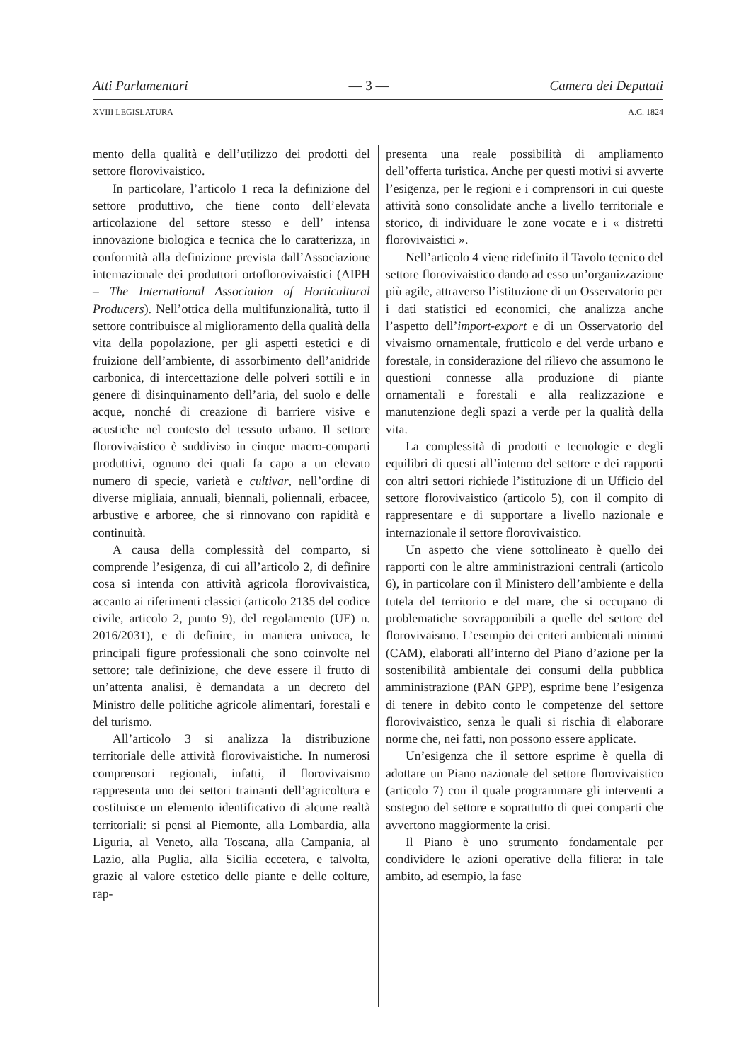Atti Parlamentari — 3 — Camera dei Deputati
XVIII LEGISLATURA A.C. 1824
mento della qualità e dell’utilizzo dei prodotti del settore florovivaistico.
In particolare, l’articolo 1 reca la definizione del settore produttivo, che tiene conto dell’elevata articolazione del settore stesso e dell’ intensa innovazione biologica e tecnica che lo caratterizza, in conformità alla definizione prevista dall’Associazione internazionale dei produttori ortoflorovivaistici (AIPH – The International Association of Horticultural Producers). Nell’ottica della multifunzionalità, tutto il settore contribuisce al miglioramento della qualità della vita della popolazione, per gli aspetti estetici e di fruizione dell’ambiente, di assorbimento dell’anidride carbonica, di intercettazione delle polveri sottili e in genere di disinquinamento dell’aria, del suolo e delle acque, nonché di creazione di barriere visive e acustiche nel contesto del tessuto urbano. Il settore florovivaistico è suddiviso in cinque macro-comparti produttivi, ognuno dei quali fa capo a un elevato numero di specie, varietà e cultivar, nell’ordine di diverse migliaia, annuali, biennali, poliennali, erbacee, arbustive e arboree, che si rinnovano con rapidità e continuità.
A causa della complessità del comparto, si comprende l’esigenza, di cui all’articolo 2, di definire cosa si intenda con attività agricola florovivaistica, accanto ai riferimenti classici (articolo 2135 del codice civile, articolo 2, punto 9), del regolamento (UE) n. 2016/2031), e di definire, in maniera univoca, le principali figure professionali che sono coinvolte nel settore; tale definizione, che deve essere il frutto di un’attenta analisi, è demandata a un decreto del Ministro delle politiche agricole alimentari, forestali e del turismo.
All’articolo 3 si analizza la distribuzione territoriale delle attività florovivaistiche. In numerosi comprensori regionali, infatti, il florovivaismo rappresenta uno dei settori trainanti dell’agricoltura e costituisce un elemento identificativo di alcune realtà territoriali: si pensi al Piemonte, alla Lombardia, alla Liguria, al Veneto, alla Toscana, alla Campania, al Lazio, alla Puglia, alla Sicilia eccetera, e talvolta, grazie al valore estetico delle piante e delle colture, rap-
presenta una reale possibilità di ampliamento dell’offerta turistica. Anche per questi motivi si avverte l’esigenza, per le regioni e i comprensori in cui queste attività sono consolidate anche a livello territoriale e storico, di individuare le zone vocate e i « distretti florovivaistici ».
Nell’articolo 4 viene ridefinito il Tavolo tecnico del settore florovivaistico dando ad esso un’organizzazione più agile, attraverso l’istituzione di un Osservatorio per i dati statistici ed economici, che analizza anche l’aspetto dell’import-export e di un Osservatorio del vivaismo ornamentale, frutticolo e del verde urbano e forestale, in considerazione del rilievo che assumono le questioni connesse alla produzione di piante ornamentali e forestali e alla realizzazione e manutenzione degli spazi a verde per la qualità della vita.
La complessità di prodotti e tecnologie e degli equilibri di questi all’interno del settore e dei rapporti con altri settori richiede l’istituzione di un Ufficio del settore florovivaistico (articolo 5), con il compito di rappresentare e di supportare a livello nazionale e internazionale il settore florovivaistico.
Un aspetto che viene sottolineato è quello dei rapporti con le altre amministrazioni centrali (articolo 6), in particolare con il Ministero dell’ambiente e della tutela del territorio e del mare, che si occupano di problematiche sovrapponibili a quelle del settore del florovivaismo. L’esempio dei criteri ambientali minimi (CAM), elaborati all’interno del Piano d’azione per la sostenibilità ambientale dei consumi della pubblica amministrazione (PAN GPP), esprime bene l’esigenza di tenere in debito conto le competenze del settore florovivaistico, senza le quali si rischia di elaborare norme che, nei fatti, non possono essere applicate.
Un’esigenza che il settore esprime è quella di adottare un Piano nazionale del settore florovivaistico (articolo 7) con il quale programmare gli interventi a sostegno del settore e soprattutto di quei comparti che avvertono maggiormente la crisi.
Il Piano è uno strumento fondamentale per condividere le azioni operative della filiera: in tale ambito, ad esempio, la fase